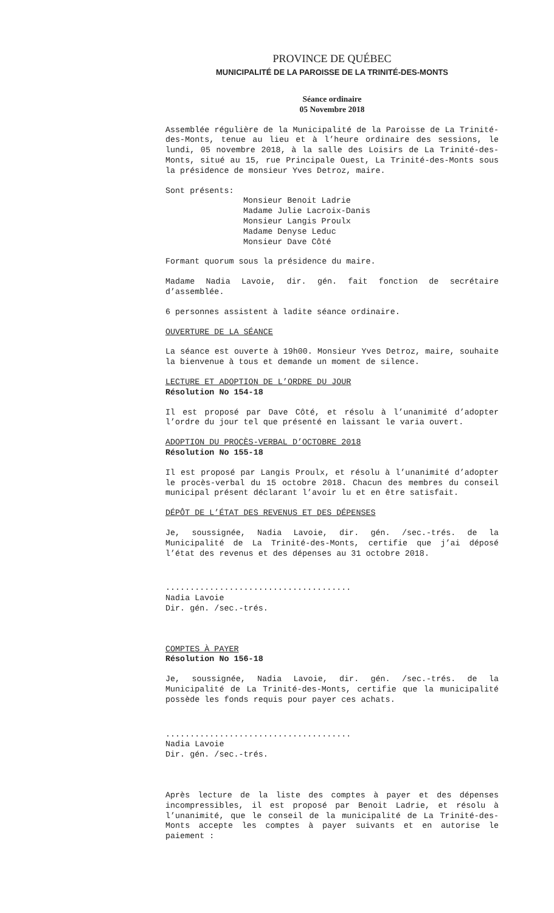PROVINCE DE QUÉBEC
MUNICIPALITÉ DE LA PAROISSE DE LA TRINITÉ-DES-MONTS
Séance ordinaire
05 Novembre 2018
Assemblée régulière de la Municipalité de la Paroisse de La Trinité-des-Monts, tenue au lieu et à l’heure ordinaire des sessions, le lundi, 05 novembre 2018, à la salle des Loisirs de La Trinité-des-Monts, situé au 15, rue Principale Ouest, La Trinité-des-Monts sous la présidence de monsieur Yves Detroz, maire.
Sont présents:
Monsieur Benoit Ladrie
Madame Julie Lacroix-Danis
Monsieur Langis Proulx
Madame Denyse Leduc
Monsieur Dave Côté
Formant quorum sous la présidence du maire.
Madame Nadia Lavoie, dir. gén. fait fonction de secrétaire d’assemblée.
6 personnes assistent à ladite séance ordinaire.
OUVERTURE DE LA SÉANCE
La séance est ouverte à 19h00. Monsieur Yves Detroz, maire, souhaite la bienvenue à tous et demande un moment de silence.
LECTURE ET ADOPTION DE L’ORDRE DU JOUR
Résolution No 154-18
Il est proposé par Dave Côté, et résolu à l’unanimité d’adopter l’ordre du jour tel que présenté en laissant le varia ouvert.
ADOPTION DU PROCÈS-VERBAL D’OCTOBRE 2018
Résolution No 155-18
Il est proposé par Langis Proulx, et résolu à l’unanimité d’adopter le procès-verbal du 15 octobre 2018. Chacun des membres du conseil municipal présent déclarant l’avoir lu et en être satisfait.
DÉPÔT DE L’ÉTAT DES REVENUS ET DES DÉPENSES
Je, soussignée, Nadia Lavoie, dir. gén. /sec.-trés. de la Municipalité de La Trinité-des-Monts, certifie que j’ai déposé l’état des revenus et des dépenses au 31 octobre 2018.
......................................
Nadia Lavoie
Dir. gén. /sec.-trés.
COMPTES À PAYER
Résolution No 156-18
Je, soussignée, Nadia Lavoie, dir. gén. /sec.-trés. de la Municipalité de La Trinité-des-Monts, certifie que la municipalité possède les fonds requis pour payer ces achats.
......................................
Nadia Lavoie
Dir. gén. /sec.-trés.
Après lecture de la liste des comptes à payer et des dépenses incompressibles, il est proposé par Benoit Ladrie, et résolu à l’unanimité, que le conseil de la municipalité de La Trinité-des-Monts accepte les comptes à payer suivants et en autorise le paiement :